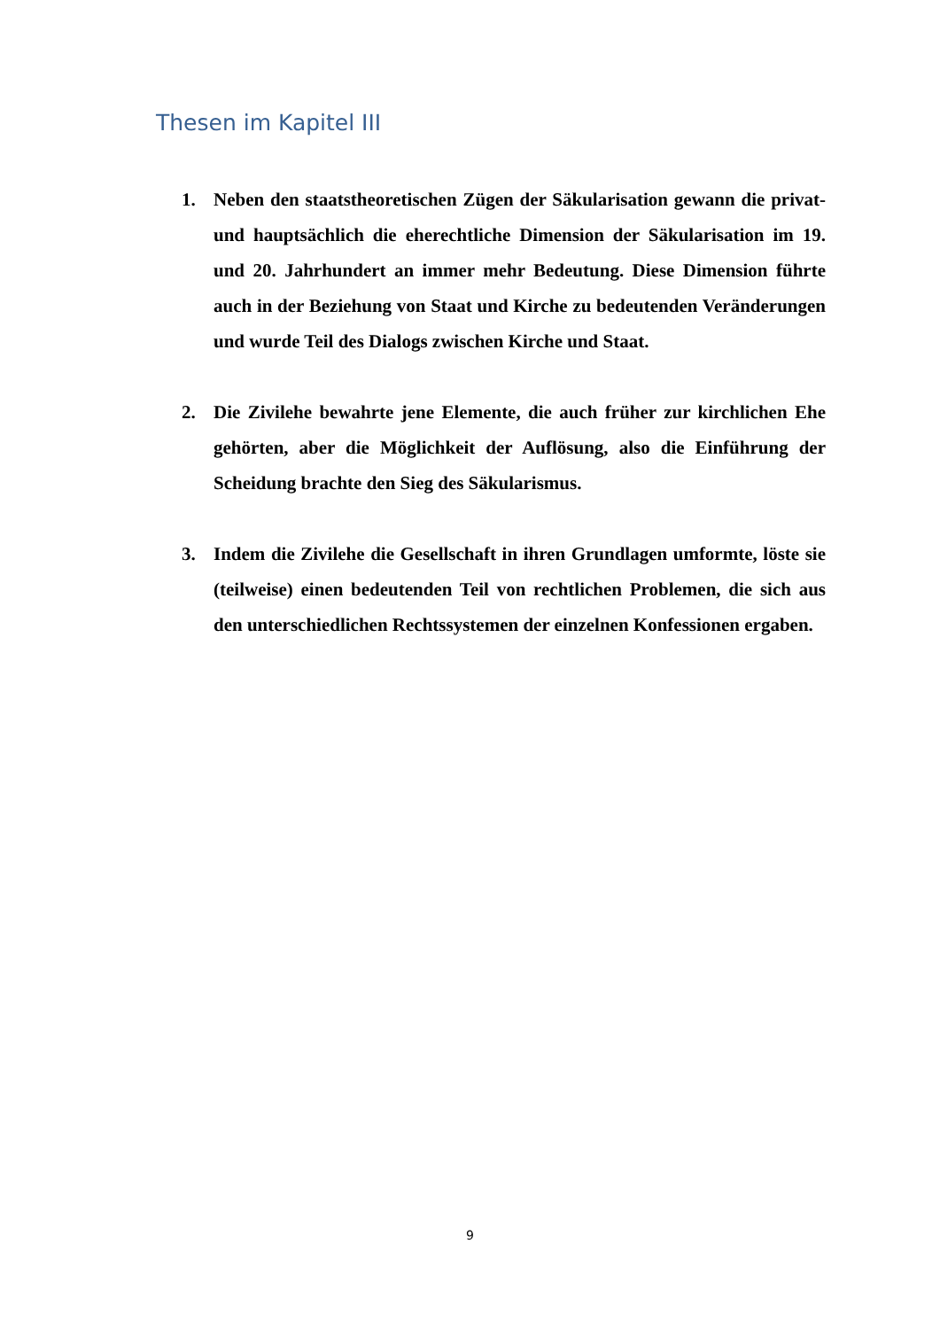Thesen im Kapitel III
1. Neben den staatstheoretischen Zügen der Säkularisation gewann die privat- und hauptsächlich die eherechtliche Dimension der Säkularisation im 19. und 20. Jahrhundert an immer mehr Bedeutung. Diese Dimension führte auch in der Beziehung von Staat und Kirche zu bedeutenden Veränderungen und wurde Teil des Dialogs zwischen Kirche und Staat.
2. Die Zivilehe bewahrte jene Elemente, die auch früher zur kirchlichen Ehe gehörten, aber die Möglichkeit der Auflösung, also die Einführung der Scheidung brachte den Sieg des Säkularismus.
3. Indem die Zivilehe die Gesellschaft in ihren Grundlagen umformte, löste sie (teilweise) einen bedeutenden Teil von rechtlichen Problemen, die sich aus den unterschiedlichen Rechtssystemen der einzelnen Konfessionen ergaben.
9